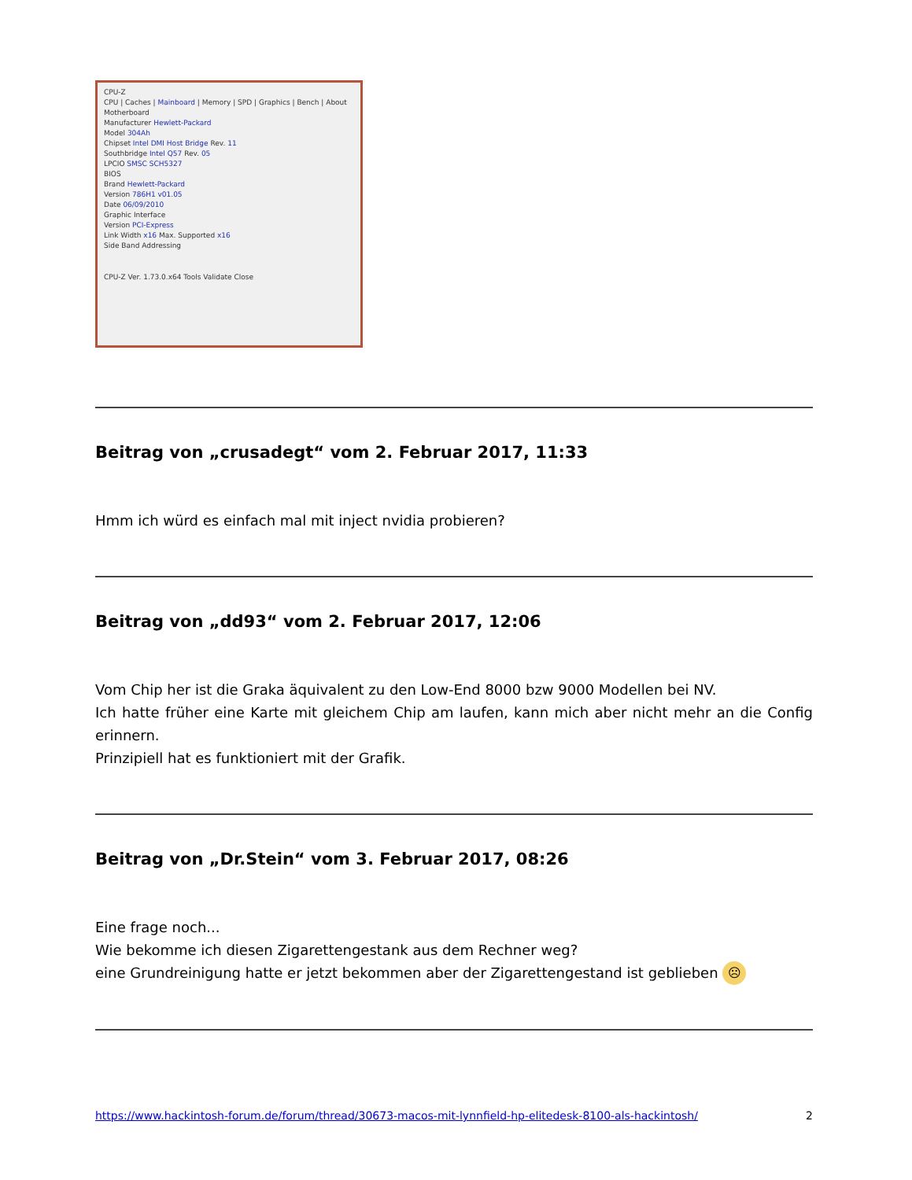CPU-Z
CPU | Caches | Mainboard | Memory | SPD | Graphics | Bench | About
Motherboard
Manufacturer Hewlett-Packard
Model 304Ah
Chipset Intel DMI Host Bridge Rev. 11
Southbridge Intel Q57 Rev. 05
LPCIO SMSC SCH5327
BIOS
Brand Hewlett-Packard
Version 786H1 v01.05
Date 06/09/2010
Graphic Interface
Version PCI-Express
Link Width x16 Max. Supported x16
Side Band Addressing
CPU-Z Ver. 1.73.0.x64 Tools Validate Close
Beitrag von „crusadegt“ vom 2. Februar 2017, 11:33
Hmm ich würd es einfach mal mit inject nvidia probieren?
Beitrag von „dd93“ vom 2. Februar 2017, 12:06
Vom Chip her ist die Graka äquivalent zu den Low-End 8000 bzw 9000 Modellen bei NV.
Ich hatte früher eine Karte mit gleichem Chip am laufen, kann mich aber nicht mehr an die Config erinnern.
Prinzipiell hat es funktioniert mit der Grafik.
Beitrag von „Dr.Stein“ vom 3. Februar 2017, 08:26
Eine frage noch...
Wie bekomme ich diesen Zigarettengestank aus dem Rechner weg?
eine Grundreinigung hatte er jetzt bekommen aber der Zigarettengestand ist geblieben ☹
https://www.hackintosh-forum.de/forum/thread/30673-macos-mit-lynnfield-hp-elitedesk-8100-als-hackintosh/ 2